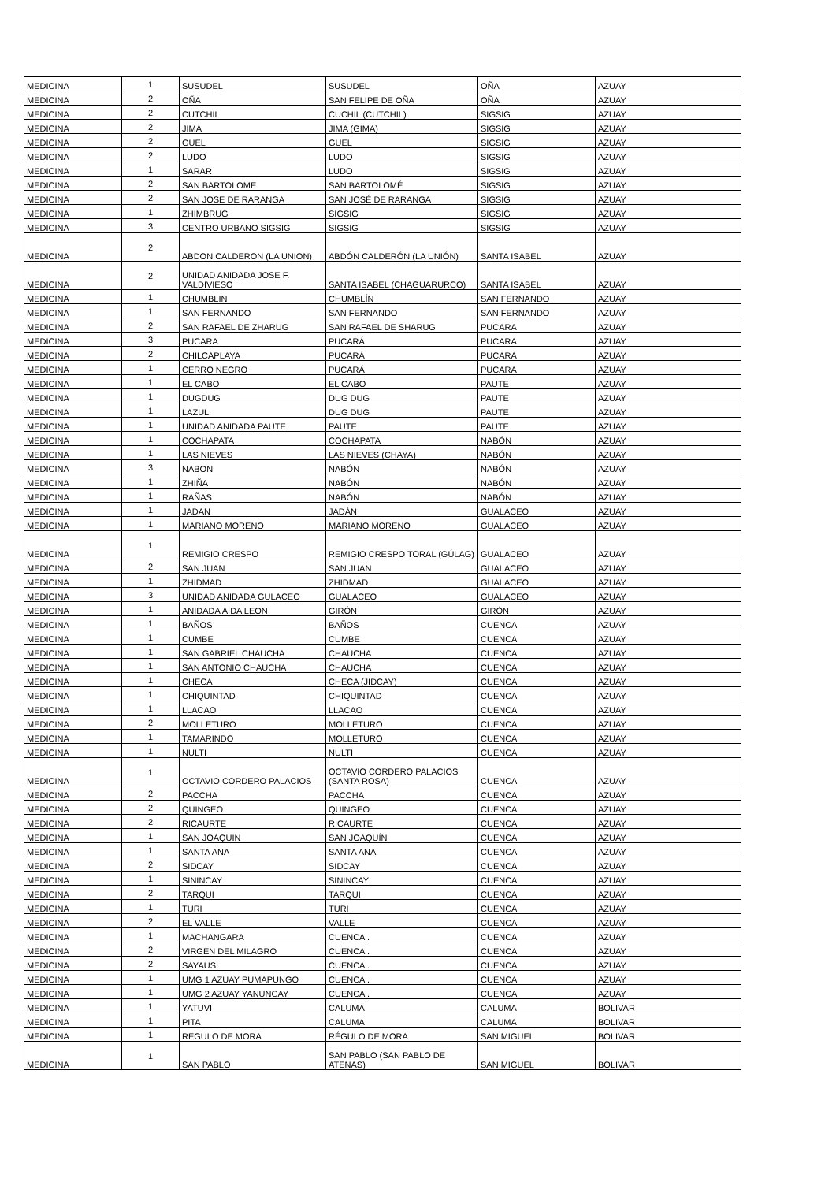| MEDICINA | 1 | SUSUDEL | SUSUDEL | OÑA | AZUAY |
| MEDICINA | 2 | OÑA | SAN FELIPE DE OÑA | OÑA | AZUAY |
| MEDICINA | 2 | CUTCHIL | CUCHIL (CUTCHIL) | SIGSIG | AZUAY |
| MEDICINA | 2 | JIMA | JIMA (GIMA) | SIGSIG | AZUAY |
| MEDICINA | 2 | GUEL | GUEL | SIGSIG | AZUAY |
| MEDICINA | 2 | LUDO | LUDO | SIGSIG | AZUAY |
| MEDICINA | 1 | SARAR | LUDO | SIGSIG | AZUAY |
| MEDICINA | 2 | SAN BARTOLOME | SAN BARTOLOMÉ | SIGSIG | AZUAY |
| MEDICINA | 2 | SAN JOSE DE RARANGA | SAN JOSÉ DE RARANGA | SIGSIG | AZUAY |
| MEDICINA | 1 | ZHIMBRUG | SIGSIG | SIGSIG | AZUAY |
| MEDICINA | 3 | CENTRO URBANO SIGSIG | SIGSIG | SIGSIG | AZUAY |
| MEDICINA | 2 | ABDON CALDERON (LA UNION) | ABDÓN CALDERÓN (LA UNIÓN) | SANTA ISABEL | AZUAY |
| MEDICINA | 2 | UNIDAD ANIDADA JOSE F. VALDIVIESO | SANTA ISABEL (CHAGUARURCO) | SANTA ISABEL | AZUAY |
| MEDICINA | 1 | CHUMBLIN | CHUMBLÍN | SAN FERNANDO | AZUAY |
| MEDICINA | 1 | SAN FERNANDO | SAN FERNANDO | SAN FERNANDO | AZUAY |
| MEDICINA | 2 | SAN RAFAEL DE ZHARUG | SAN RAFAEL DE SHARUG | PUCARA | AZUAY |
| MEDICINA | 3 | PUCARA | PUCARÁ | PUCARA | AZUAY |
| MEDICINA | 2 | CHILCAPLAYA | PUCARÁ | PUCARA | AZUAY |
| MEDICINA | 1 | CERRO NEGRO | PUCARÁ | PUCARA | AZUAY |
| MEDICINA | 1 | EL CABO | EL CABO | PAUTE | AZUAY |
| MEDICINA | 1 | DUGDUG | DUG DUG | PAUTE | AZUAY |
| MEDICINA | 1 | LAZUL | DUG DUG | PAUTE | AZUAY |
| MEDICINA | 1 | UNIDAD ANIDADA PAUTE | PAUTE | PAUTE | AZUAY |
| MEDICINA | 1 | COCHAPATA | COCHAPATA | NABÓN | AZUAY |
| MEDICINA | 1 | LAS NIEVES | LAS NIEVES (CHAYA) | NABÓN | AZUAY |
| MEDICINA | 3 | NABON | NABÓN | NABÓN | AZUAY |
| MEDICINA | 1 | ZHIÑA | NABÓN | NABÓN | AZUAY |
| MEDICINA | 1 | RAÑAS | NABÓN | NABÓN | AZUAY |
| MEDICINA | 1 | JADAN | JADÁN | GUALACEO | AZUAY |
| MEDICINA | 1 | MARIANO MORENO | MARIANO MORENO | GUALACEO | AZUAY |
| MEDICINA | 1 | REMIGIO CRESPO | REMIGIO CRESPO TORAL (GÚLAG) | GUALACEO | AZUAY |
| MEDICINA | 2 | SAN JUAN | SAN JUAN | GUALACEO | AZUAY |
| MEDICINA | 1 | ZHIDMAD | ZHIDMAD | GUALACEO | AZUAY |
| MEDICINA | 3 | UNIDAD ANIDADA GULACEO | GUALACEO | GUALACEO | AZUAY |
| MEDICINA | 1 | ANIDADA AIDA LEON | GIRÓN | GIRÓN | AZUAY |
| MEDICINA | 1 | BAÑOS | BAÑOS | CUENCA | AZUAY |
| MEDICINA | 1 | CUMBE | CUMBE | CUENCA | AZUAY |
| MEDICINA | 1 | SAN GABRIEL CHAUCHA | CHAUCHA | CUENCA | AZUAY |
| MEDICINA | 1 | SAN ANTONIO CHAUCHA | CHAUCHA | CUENCA | AZUAY |
| MEDICINA | 1 | CHECA | CHECA (JIDCAY) | CUENCA | AZUAY |
| MEDICINA | 1 | CHIQUINTAD | CHIQUINTAD | CUENCA | AZUAY |
| MEDICINA | 1 | LLACAO | LLACAO | CUENCA | AZUAY |
| MEDICINA | 2 | MOLLETURO | MOLLETURO | CUENCA | AZUAY |
| MEDICINA | 1 | TAMARINDO | MOLLETURO | CUENCA | AZUAY |
| MEDICINA | 1 | NULTI | NULTI | CUENCA | AZUAY |
| MEDICINA | 1 | OCTAVIO CORDERO PALACIOS | OCTAVIO CORDERO PALACIOS (SANTA ROSA) | CUENCA | AZUAY |
| MEDICINA | 2 | PACCHA | PACCHA | CUENCA | AZUAY |
| MEDICINA | 2 | QUINGEO | QUINGEO | CUENCA | AZUAY |
| MEDICINA | 2 | RICAURTE | RICAURTE | CUENCA | AZUAY |
| MEDICINA | 1 | SAN JOAQUIN | SAN JOAQUÍN | CUENCA | AZUAY |
| MEDICINA | 1 | SANTA ANA | SANTA ANA | CUENCA | AZUAY |
| MEDICINA | 2 | SIDCAY | SIDCAY | CUENCA | AZUAY |
| MEDICINA | 1 | SININCAY | SININCAY | CUENCA | AZUAY |
| MEDICINA | 2 | TARQUI | TARQUI | CUENCA | AZUAY |
| MEDICINA | 1 | TURI | TURI | CUENCA | AZUAY |
| MEDICINA | 2 | EL VALLE | VALLE | CUENCA | AZUAY |
| MEDICINA | 1 | MACHANGARA | CUENCA . | CUENCA | AZUAY |
| MEDICINA | 2 | VIRGEN DEL MILAGRO | CUENCA . | CUENCA | AZUAY |
| MEDICINA | 2 | SAYAUSI | CUENCA . | CUENCA | AZUAY |
| MEDICINA | 1 | UMG 1 AZUAY PUMAPUNGO | CUENCA . | CUENCA | AZUAY |
| MEDICINA | 1 | UMG 2 AZUAY YANUNCAY | CUENCA . | CUENCA | AZUAY |
| MEDICINA | 1 | YATUVI | CALUMA | CALUMA | BOLIVAR |
| MEDICINA | 1 | PITA | CALUMA | CALUMA | BOLIVAR |
| MEDICINA | 1 | REGULO DE MORA | RÉGULO DE MORA | SAN MIGUEL | BOLIVAR |
| MEDICINA | 1 | SAN PABLO | SAN PABLO (SAN PABLO DE ATENAS) | SAN MIGUEL | BOLIVAR |